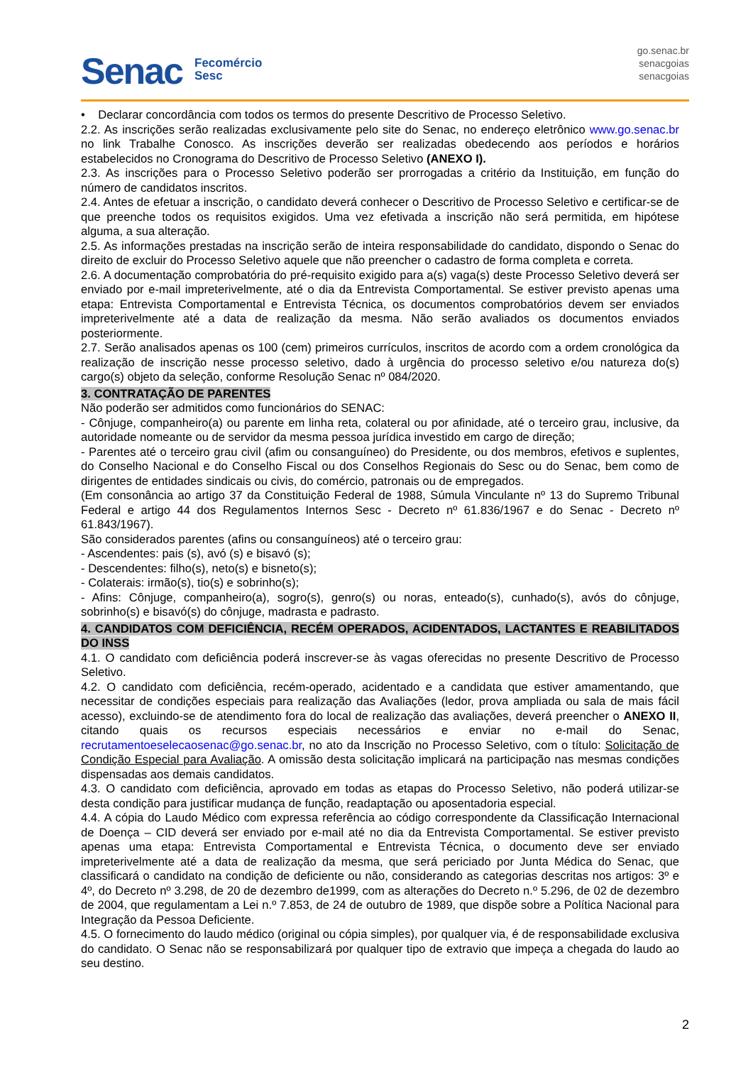Senac
Fecomércio
Sesc
go.senac.br
senacgoias
senacgoias
• Declarar concordância com todos os termos do presente Descritivo de Processo Seletivo.
2.2. As inscrições serão realizadas exclusivamente pelo site do Senac, no endereço eletrônico www.go.senac.br no link Trabalhe Conosco. As inscrições deverão ser realizadas obedecendo aos períodos e horários estabelecidos no Cronograma do Descritivo de Processo Seletivo (ANEXO I).
2.3. As inscrições para o Processo Seletivo poderão ser prorrogadas a critério da Instituição, em função do número de candidatos inscritos.
2.4. Antes de efetuar a inscrição, o candidato deverá conhecer o Descritivo de Processo Seletivo e certificar-se de que preenche todos os requisitos exigidos. Uma vez efetivada a inscrição não será permitida, em hipótese alguma, a sua alteração.
2.5. As informações prestadas na inscrição serão de inteira responsabilidade do candidato, dispondo o Senac do direito de excluir do Processo Seletivo aquele que não preencher o cadastro de forma completa e correta.
2.6. A documentação comprobatória do pré-requisito exigido para a(s) vaga(s) deste Processo Seletivo deverá ser enviado por e-mail impreterivelmente, até o dia da Entrevista Comportamental. Se estiver previsto apenas uma etapa: Entrevista Comportamental e Entrevista Técnica, os documentos comprobatórios devem ser enviados impreterivelmente até a data de realização da mesma. Não serão avaliados os documentos enviados posteriormente.
2.7. Serão analisados apenas os 100 (cem) primeiros currículos, inscritos de acordo com a ordem cronológica da realização de inscrição nesse processo seletivo, dado à urgência do processo seletivo e/ou natureza do(s) cargo(s) objeto da seleção, conforme Resolução Senac nº 084/2020.
3. CONTRATAÇÃO DE PARENTES
Não poderão ser admitidos como funcionários do SENAC:
- Cônjuge, companheiro(a) ou parente em linha reta, colateral ou por afinidade, até o terceiro grau, inclusive, da autoridade nomeante ou de servidor da mesma pessoa jurídica investido em cargo de direção;
- Parentes até o terceiro grau civil (afim ou consanguíneo) do Presidente, ou dos membros, efetivos e suplentes, do Conselho Nacional e do Conselho Fiscal ou dos Conselhos Regionais do Sesc ou do Senac, bem como de dirigentes de entidades sindicais ou civis, do comércio, patronais ou de empregados.
(Em consonância ao artigo 37 da Constituição Federal de 1988, Súmula Vinculante nº 13 do Supremo Tribunal Federal e artigo 44 dos Regulamentos Internos Sesc - Decreto nº 61.836/1967 e do Senac - Decreto nº 61.843/1967).
São considerados parentes (afins ou consanguíneos) até o terceiro grau:
- Ascendentes: pais (s), avó (s) e bisavó (s);
- Descendentes: filho(s), neto(s) e bisneto(s);
- Colaterais: irmão(s), tio(s) e sobrinho(s);
- Afins: Cônjuge, companheiro(a), sogro(s), genro(s) ou noras, enteado(s), cunhado(s), avós do cônjuge, sobrinho(s) e bisavó(s) do cônjuge, madrasta e padrasto.
4. CANDIDATOS COM DEFICIÊNCIA, RECÉM OPERADOS, ACIDENTADOS, LACTANTES E REABILITADOS DO INSS
4.1. O candidato com deficiência poderá inscrever-se às vagas oferecidas no presente Descritivo de Processo Seletivo.
4.2. O candidato com deficiência, recém-operado, acidentado e a candidata que estiver amamentando, que necessitar de condições especiais para realização das Avaliações (ledor, prova ampliada ou sala de mais fácil acesso), excluindo-se de atendimento fora do local de realização das avaliações, deverá preencher o ANEXO II, citando quais os recursos especiais necessários e enviar no e-mail do Senac, recrutamentoeselecaosenac@go.senac.br, no ato da Inscrição no Processo Seletivo, com o título: Solicitação de Condição Especial para Avaliação. A omissão desta solicitação implicará na participação nas mesmas condições dispensadas aos demais candidatos.
4.3. O candidato com deficiência, aprovado em todas as etapas do Processo Seletivo, não poderá utilizar-se desta condição para justificar mudança de função, readaptação ou aposentadoria especial.
4.4. A cópia do Laudo Médico com expressa referência ao código correspondente da Classificação Internacional de Doença – CID deverá ser enviado por e-mail até no dia da Entrevista Comportamental. Se estiver previsto apenas uma etapa: Entrevista Comportamental e Entrevista Técnica, o documento deve ser enviado impreterivelmente até a data de realização da mesma, que será periciado por Junta Médica do Senac, que classificará o candidato na condição de deficiente ou não, considerando as categorias descritas nos artigos: 3º e 4º, do Decreto nº 3.298, de 20 de dezembro de1999, com as alterações do Decreto n.º 5.296, de 02 de dezembro de 2004, que regulamentam a Lei n.º 7.853, de 24 de outubro de 1989, que dispõe sobre a Política Nacional para Integração da Pessoa Deficiente.
4.5. O fornecimento do laudo médico (original ou cópia simples), por qualquer via, é de responsabilidade exclusiva do candidato. O Senac não se responsabilizará por qualquer tipo de extravio que impeça a chegada do laudo ao seu destino.
2